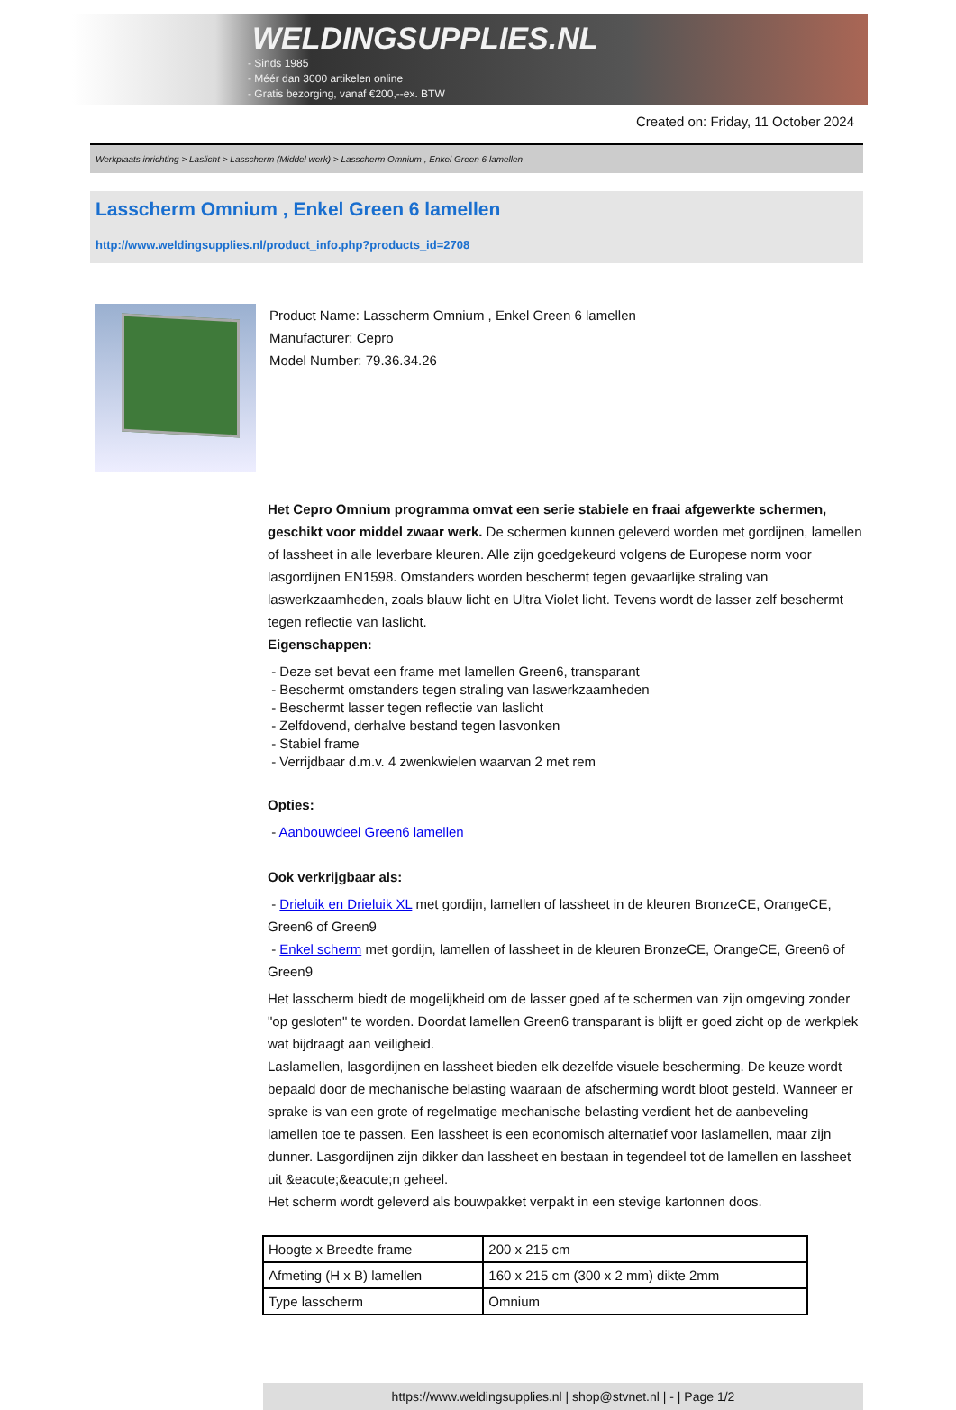WELDINGSUPPLIES.NL
- Sinds 1985
- Méér dan 3000 artikelen online
- Gratis bezorging, vanaf €200,--ex. BTW
Created on: Friday, 11 October 2024
Werkplaats inrichting > Laslicht > Lasscherm (Middel werk) > Lasscherm Omnium , Enkel Green 6 lamellen
Lasscherm Omnium , Enkel Green 6 lamellen
http://www.weldingsupplies.nl/product_info.php?products_id=2708
Product Name: Lasscherm Omnium , Enkel Green 6 lamellen
Manufacturer: Cepro
Model Number: 79.36.34.26
Het Cepro Omnium programma omvat een serie stabiele en fraai afgewerkte schermen, geschikt voor middel zwaar werk. De schermen kunnen geleverd worden met gordijnen, lamellen of lassheet in alle leverbare kleuren. Alle zijn goedgekeurd volgens de Europese norm voor lasgordijnen EN1598. Omstanders worden beschermt tegen gevaarlijke straling van laswerkzaamheden, zoals blauw licht en Ultra Violet licht. Tevens wordt de lasser zelf beschermt tegen reflectie van laslicht.
Eigenschappen:
- Deze set bevat een frame met lamellen Green6, transparant
- Beschermt omstanders tegen straling van laswerkzaamheden
- Beschermt lasser tegen reflectie van laslicht
- Zelfdovend, derhalve bestand tegen lasvonken
- Stabiel frame
- Verrijdbaar d.m.v. 4 zwenkwielen waarvan 2 met rem
Opties:
- Aanbouwdeel Green6 lamellen
Ook verkrijgbaar als:
- Drieluik en Drieluik XL met gordijn, lamellen of lassheet in de kleuren BronzeCE, OrangeCE, Green6 of Green9
- Enkel scherm met gordijn, lamellen of lassheet in de kleuren BronzeCE, OrangeCE, Green6 of Green9
Het lasscherm biedt de mogelijkheid om de lasser goed af te schermen van zijn omgeving zonder "op gesloten" te worden. Doordat lamellen Green6 transparant is blijft er goed zicht op de werkplek wat bijdraagt aan veiligheid.
Laslamellen, lasgordijnen en lassheet bieden elk dezelfde visuele bescherming. De keuze wordt bepaald door de mechanische belasting waaraan de afscherming wordt bloot gesteld. Wanneer er sprake is van een grote of regelmatige mechanische belasting verdient het de aanbeveling lamellen toe te passen. Een lassheet is een economisch alternatief voor laslamellen, maar zijn dunner. Lasgordijnen zijn dikker dan lassheet en bestaan in tegendeel tot de lamellen en lassheet uit &eacute;&eacute;n geheel.
Het scherm wordt geleverd als bouwpakket verpakt in een stevige kartonnen doos.
| Hoogte x Breedte frame | 200 x 215 cm |
| Afmeting (H x B) lamellen | 160 x 215 cm (300 x 2 mm) dikte 2mm |
| Type lasscherm | Omnium |
https://www.weldingsupplies.nl | shop@stvnet.nl | - | Page 1/2